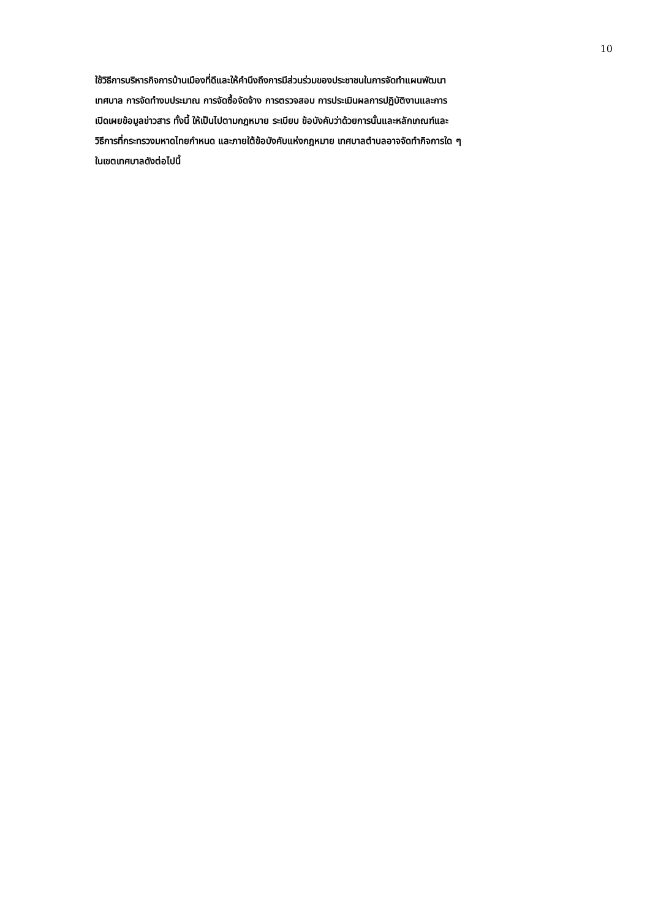10
ใช้วิธีการบริหารกิจการบ้านเมืองที่ดีและให้คำนึงถึงการมีส่วนร่วมของประชาชนในการจัดทำแผนพัฒนา
เทศบาล การจัดทำงบประมาณ การจัดซื้อจัดจ้าง การตรวจสอบ การประเมินผลการปฏิบัติงานและการ
เปิดเผยข้อมูลข่าวสาร ทั้งนี้ ให้เป็นไปตามกฎหมาย ระเบียบ ข้อบังคับว่าด้วยการนั้นและหลักเกณฑ์และ
วิธีการที่กระทรวงมหาดไทยกำหนด และภายใต้ข้อบังคับแห่งกฎหมาย เทศบาลตำบลอาจจัดทำกิจการใด ๆ
ในเขตเทศบาลดังต่อไปนี้